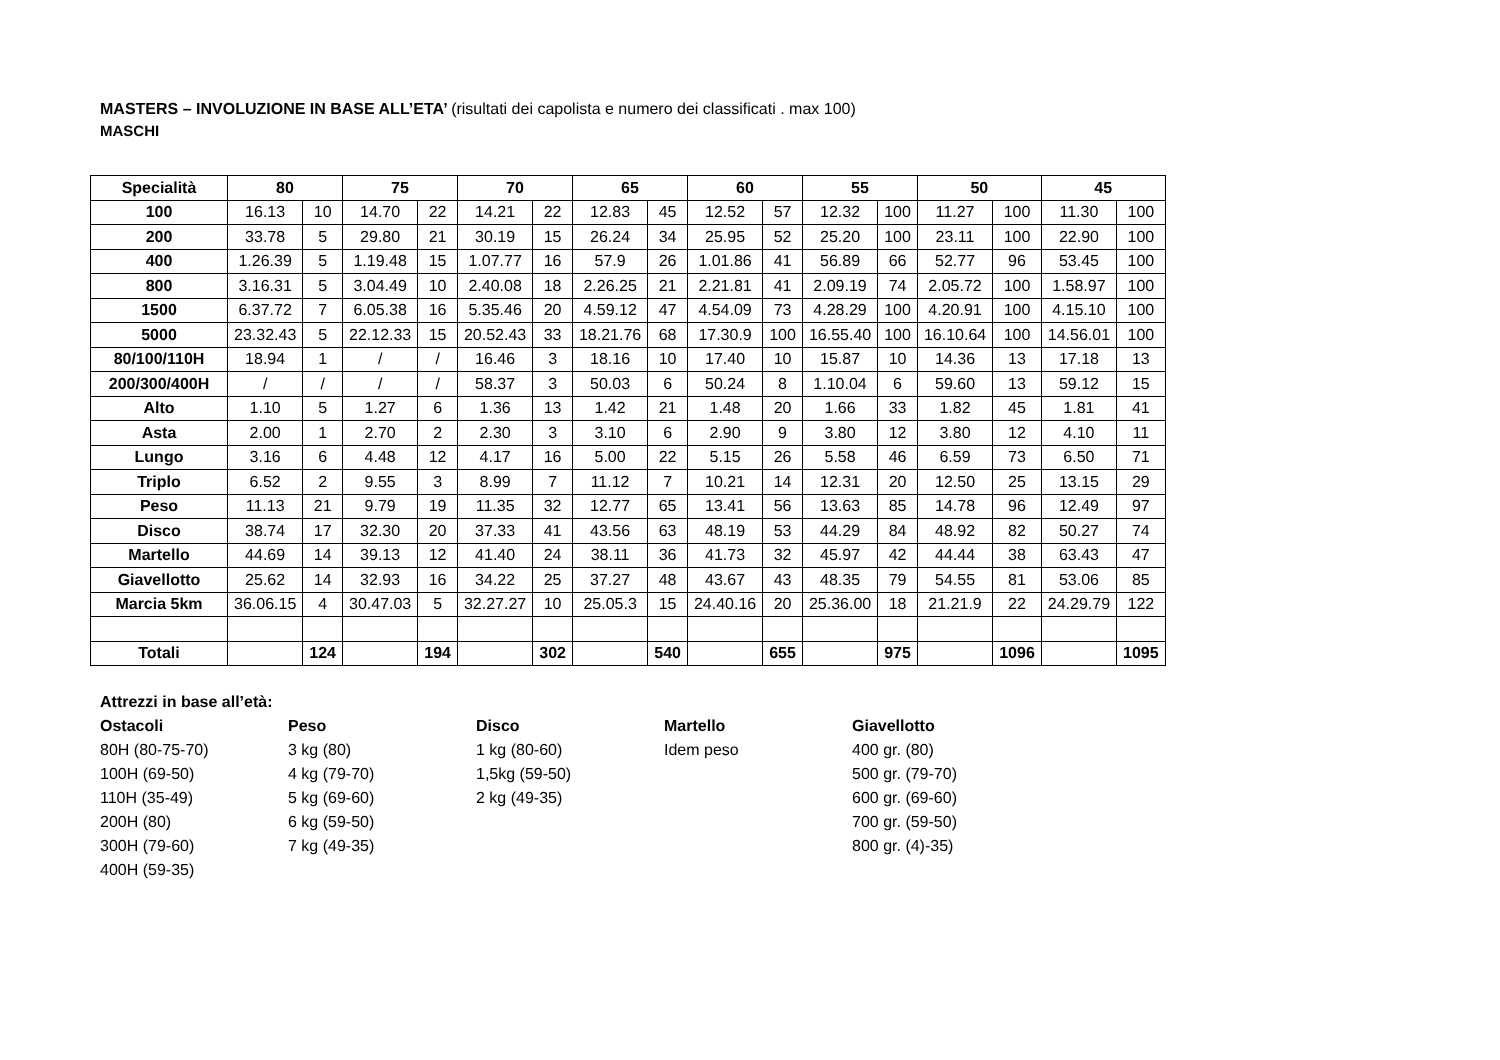MASTERS – INVOLUZIONE IN BASE ALL’ETA’ (risultati dei capolista e numero dei classificati . max 100)
MASCHI
| Specialità | 80 | | 75 | | 70 | | 65 | | 60 | | 55 | | 50 | | 45 | |
| --- | --- | --- | --- | --- | --- | --- | --- | --- | --- | --- | --- | --- | --- | --- | --- | --- |
| 100 | 16.13 | 10 | 14.70 | 22 | 14.21 | 22 | 12.83 | 45 | 12.52 | 57 | 12.32 | 100 | 11.27 | 100 | 11.30 | 100 |
| 200 | 33.78 | 5 | 29.80 | 21 | 30.19 | 15 | 26.24 | 34 | 25.95 | 52 | 25.20 | 100 | 23.11 | 100 | 22.90 | 100 |
| 400 | 1.26.39 | 5 | 1.19.48 | 15 | 1.07.77 | 16 | 57.9 | 26 | 1.01.86 | 41 | 56.89 | 66 | 52.77 | 96 | 53.45 | 100 |
| 800 | 3.16.31 | 5 | 3.04.49 | 10 | 2.40.08 | 18 | 2.26.25 | 21 | 2.21.81 | 41 | 2.09.19 | 74 | 2.05.72 | 100 | 1.58.97 | 100 |
| 1500 | 6.37.72 | 7 | 6.05.38 | 16 | 5.35.46 | 20 | 4.59.12 | 47 | 4.54.09 | 73 | 4.28.29 | 100 | 4.20.91 | 100 | 4.15.10 | 100 |
| 5000 | 23.32.43 | 5 | 22.12.33 | 15 | 20.52.43 | 33 | 18.21.76 | 68 | 17.30.9 | 100 | 16.55.40 | 100 | 16.10.64 | 100 | 14.56.01 | 100 |
| 80/100/110H | 18.94 | 1 | / | / | 16.46 | 3 | 18.16 | 10 | 17.40 | 10 | 15.87 | 10 | 14.36 | 13 | 17.18 | 13 |
| 200/300/400H | / | / | / | / | 58.37 | 3 | 50.03 | 6 | 50.24 | 8 | 1.10.04 | 6 | 59.60 | 13 | 59.12 | 15 |
| Alto | 1.10 | 5 | 1.27 | 6 | 1.36 | 13 | 1.42 | 21 | 1.48 | 20 | 1.66 | 33 | 1.82 | 45 | 1.81 | 41 |
| Asta | 2.00 | 1 | 2.70 | 2 | 2.30 | 3 | 3.10 | 6 | 2.90 | 9 | 3.80 | 12 | 3.80 | 12 | 4.10 | 11 |
| Lungo | 3.16 | 6 | 4.48 | 12 | 4.17 | 16 | 5.00 | 22 | 5.15 | 26 | 5.58 | 46 | 6.59 | 73 | 6.50 | 71 |
| Triplo | 6.52 | 2 | 9.55 | 3 | 8.99 | 7 | 11.12 | 7 | 10.21 | 14 | 12.31 | 20 | 12.50 | 25 | 13.15 | 29 |
| Peso | 11.13 | 21 | 9.79 | 19 | 11.35 | 32 | 12.77 | 65 | 13.41 | 56 | 13.63 | 85 | 14.78 | 96 | 12.49 | 97 |
| Disco | 38.74 | 17 | 32.30 | 20 | 37.33 | 41 | 43.56 | 63 | 48.19 | 53 | 44.29 | 84 | 48.92 | 82 | 50.27 | 74 |
| Martello | 44.69 | 14 | 39.13 | 12 | 41.40 | 24 | 38.11 | 36 | 41.73 | 32 | 45.97 | 42 | 44.44 | 38 | 63.43 | 47 |
| Giavellotto | 25.62 | 14 | 32.93 | 16 | 34.22 | 25 | 37.27 | 48 | 43.67 | 43 | 48.35 | 79 | 54.55 | 81 | 53.06 | 85 |
| Marcia 5km | 36.06.15 | 4 | 30.47.03 | 5 | 32.27.27 | 10 | 25.05.3 | 15 | 24.40.16 | 20 | 25.36.00 | 18 | 21.21.9 | 22 | 24.29.79 | 122 |
| Totali | | 124 | | 194 | | 302 | | 540 | | 655 | | 975 | | 1096 | | 1095 |
Attrezzi in base all’età:
Ostacoli
80H (80-75-70)
100H (69-50)
110H (35-49)
200H (80)
300H (79-60)
400H (59-35)
Peso
3 kg (80)
4 kg (79-70)
5 kg (69-60)
6 kg (59-50)
7 kg (49-35)
Disco
1 kg (80-60)
1,5kg (59-50)
2 kg (49-35)
Martello
Idem peso
Giavellotto
400 gr. (80)
500 gr. (79-70)
600 gr. (69-60)
700 gr. (59-50)
800 gr. (4)-35)